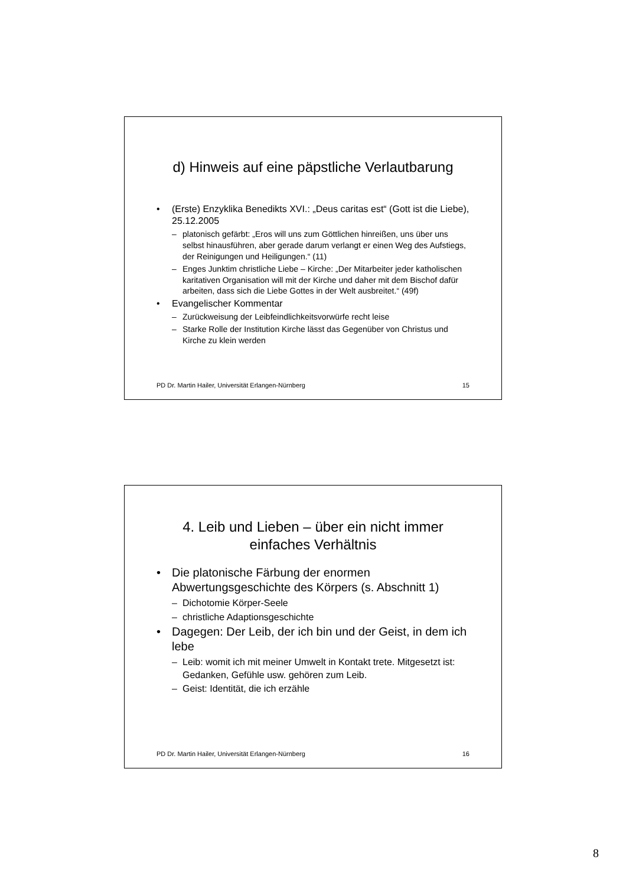d) Hinweis auf eine päpstliche Verlautbarung
• (Erste) Enzyklika Benedikts XVI.: „Deus caritas est“ (Gott ist die Liebe), 25.12.2005
– platonisch gefärbt: „Eros will uns zum Göttlichen hinreißen, uns über uns selbst hinausführen, aber gerade darum verlangt er einen Weg des Aufstiegs, der Reinigungen und Heiligungen.“ (11)
– Enges Junktim christliche Liebe – Kirche: „Der Mitarbeiter jeder katholischen karitativen Organisation will mit der Kirche und daher mit dem Bischof dafür arbeiten, dass sich die Liebe Gottes in der Welt ausbreitet.“ (49f)
• Evangelischer Kommentar
– Zurückweisung der Leibfeindlichkeitsvorwürfe recht leise
– Starke Rolle der Institution Kirche lässt das Gegenüber von Christus und Kirche zu klein werden
PD Dr. Martin Hailer, Universität Erlangen-Nürnberg 15
4. Leib und Lieben – über ein nicht immer
einfaches Verhältnis
• Die platonische Färbung der enormen Abwertungsgeschichte des Körpers (s. Abschnitt 1)
– Dichotomie Körper-Seele
– christliche Adaptionsgeschichte
• Dagegen: Der Leib, der ich bin und der Geist, in dem ich lebe
– Leib: womit ich mit meiner Umwelt in Kontakt trete. Mitgesetzt ist: Gedanken, Gefühle usw. gehören zum Leib.
– Geist: Identität, die ich erzähle
PD Dr. Martin Hailer, Universität Erlangen-Nürnberg 16
8